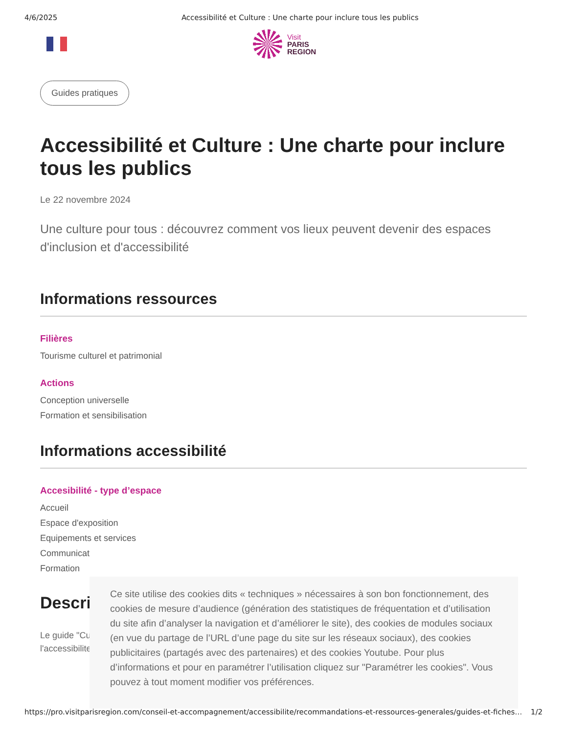4/6/2025 Accessibilité et Culture : Une charte pour inclure tous les publics
Visit
PARIS
REGION
Guides pratiques
Accessibilité et Culture : Une charte pour inclure tous les publics
Le 22 novembre 2024
Une culture pour tous : découvrez comment vos lieux peuvent devenir des espaces d'inclusion et d'accessibilité
Informations ressources
Filières
Tourisme culturel et patrimonial
Actions
Conception universelle
Formation et sensibilisation
Informations accessibilité
Accesibilité - type d’espace
Accueil
Espace d'exposition
Equipements et services
Communicat
Formation
Descri
Le guide "Cu
l'accessibilite
Ce site utilise des cookies dits « techniques » nécessaires à son bon fonctionnement, des cookies de mesure d’audience (génération des statistiques de fréquentation et d’utilisation du site afin d’analyser la navigation et d’améliorer le site), des cookies de modules sociaux (en vue du partage de l’URL d’une page du site sur les réseaux sociaux), des cookies publicitaires (partagés avec des partenaires) et des cookies Youtube. Pour plus d’informations et pour en paramétrer l’utilisation cliquez sur "Paramétrer les cookies". Vous pouvez à tout moment modifier vos préférences.
https://pro.visitparisregion.com/conseil-et-accompagnement/accessibilite/recommandations-et-ressources-generales/guides-et-fiches… 1/2